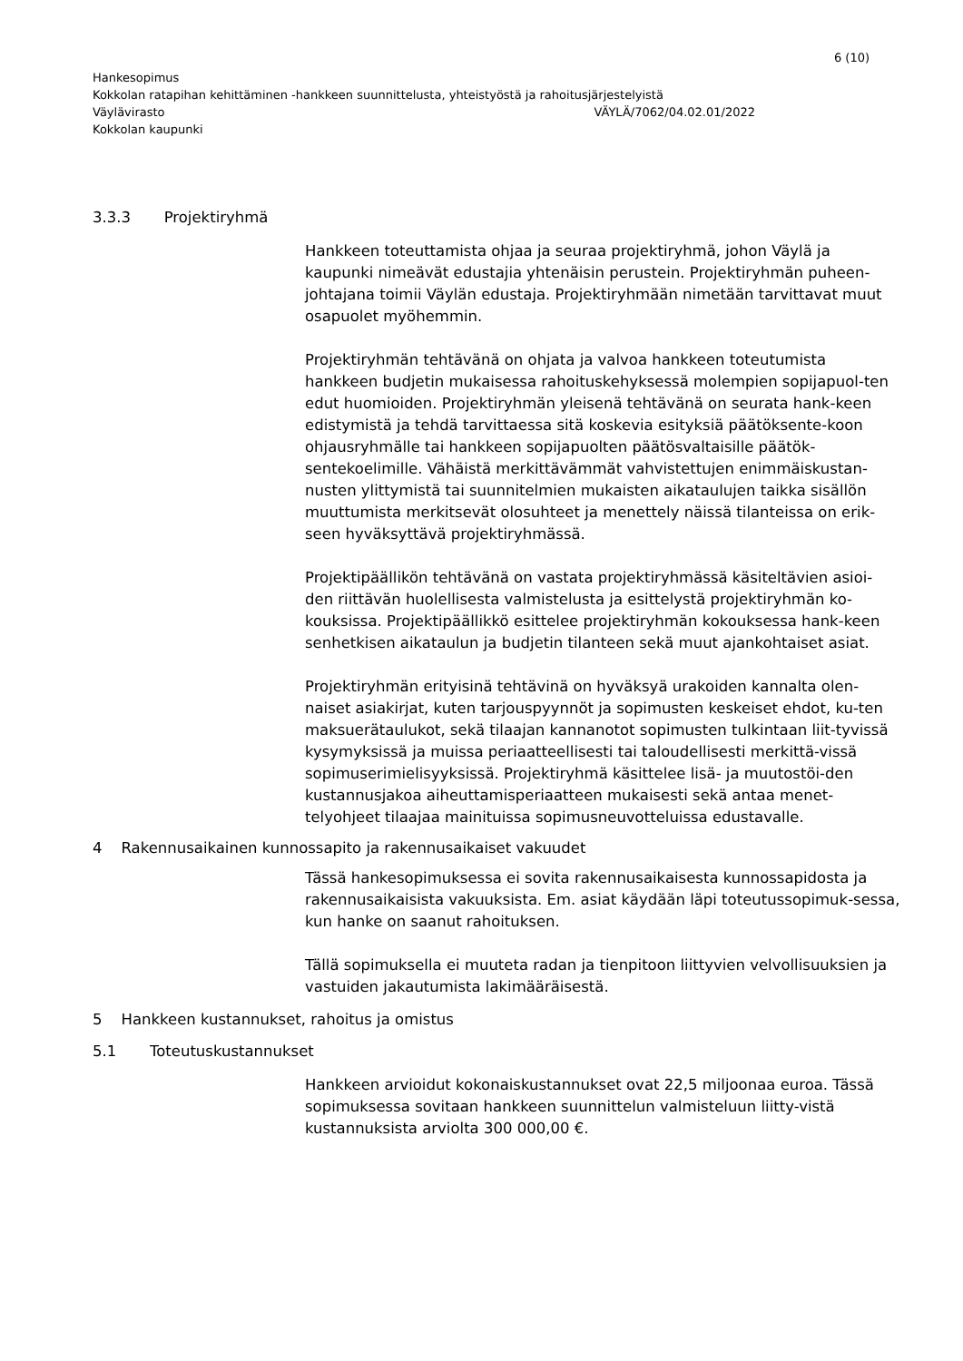6 (10)
Hankesopimus
Kokkolan ratapihan kehittäminen -hankkeen suunnittelusta, yhteistyöstä ja rahoitusjärjestelyistä
Väylävirasto VÄYLÄ/7062/04.02.01/2022
Kokkolan kaupunki
3.3.3 Projektiryhmä
Hankkeen toteuttamista ohjaa ja seuraa projektiryhmä, johon Väylä ja kaupunki nimeävät edustajia yhtenäisin perustein. Projektiryhmän puheen-johtajana toimii Väylän edustaja. Projektiryhmään nimetään tarvittavat muut osapuolet myöhemmin.
Projektiryhmän tehtävänä on ohjata ja valvoa hankkeen toteutumista hankkeen budjetin mukaisessa rahoituskehyksessä molempien sopijapuol-ten edut huomioiden. Projektiryhmän yleisenä tehtävänä on seurata hank-keen edistymistä ja tehdä tarvittaessa sitä koskevia esityksiä päätöksente-koon ohjausryhmälle tai hankkeen sopijapuolten päätösvaltaisille päätök-sentekoelimille. Vähäistä merkittävämmät vahvistettujen enimmäiskustan-nusten ylittymistä tai suunnitelmien mukaisten aikataulujen taikka sisällön muuttumista merkitsevät olosuhteet ja menettely näissä tilanteissa on erik-seen hyväksyttävä projektiryhmässä.
Projektipäällikön tehtävänä on vastata projektiryhmässä käsiteltävien asioi-den riittävän huolellisesta valmistelusta ja esittelystä projektiryhmän ko-kouksissa. Projektipäällikkö esittelee projektiryhmän kokouksessa hank-keen senhetkisen aikataulun ja budjetin tilanteen sekä muut ajankohtaiset asiat.
Projektiryhmän erityisinä tehtävinä on hyväksyä urakoiden kannalta olen-naiset asiakirjat, kuten tarjouspyynnöt ja sopimusten keskeiset ehdot, ku-ten maksuerätaulukot, sekä tilaajan kannanotot sopimusten tulkintaan liit-tyvissä kysymyksissä ja muissa periaatteellisesti tai taloudellisesti merkittä-vissä sopimuserimielisyyksissä. Projektiryhmä käsittelee lisä- ja muutostöi-den kustannusjakoa aiheuttamisperiaatteen mukaisesti sekä antaa menet-telyohjeet tilaajaa mainituissa sopimusneuvotteluissa edustavalle.
4 Rakennusaikainen kunnossapito ja rakennusaikaiset vakuudet
Tässä hankesopimuksessa ei sovita rakennusaikaisesta kunnossapidosta ja rakennusaikaisista vakuuksista. Em. asiat käydään läpi toteutussopimuk-sessa, kun hanke on saanut rahoituksen.
Tällä sopimuksella ei muuteta radan ja tienpitoon liittyvien velvollisuuksien ja vastuiden jakautumista lakimääräisestä.
5 Hankkeen kustannukset, rahoitus ja omistus
5.1 Toteutuskustannukset
Hankkeen arvioidut kokonaiskustannukset ovat 22,5 miljoonaa euroa. Tässä sopimuksessa sovitaan hankkeen suunnittelun valmisteluun liitty-vistä kustannuksista arviolta 300 000,00 €.